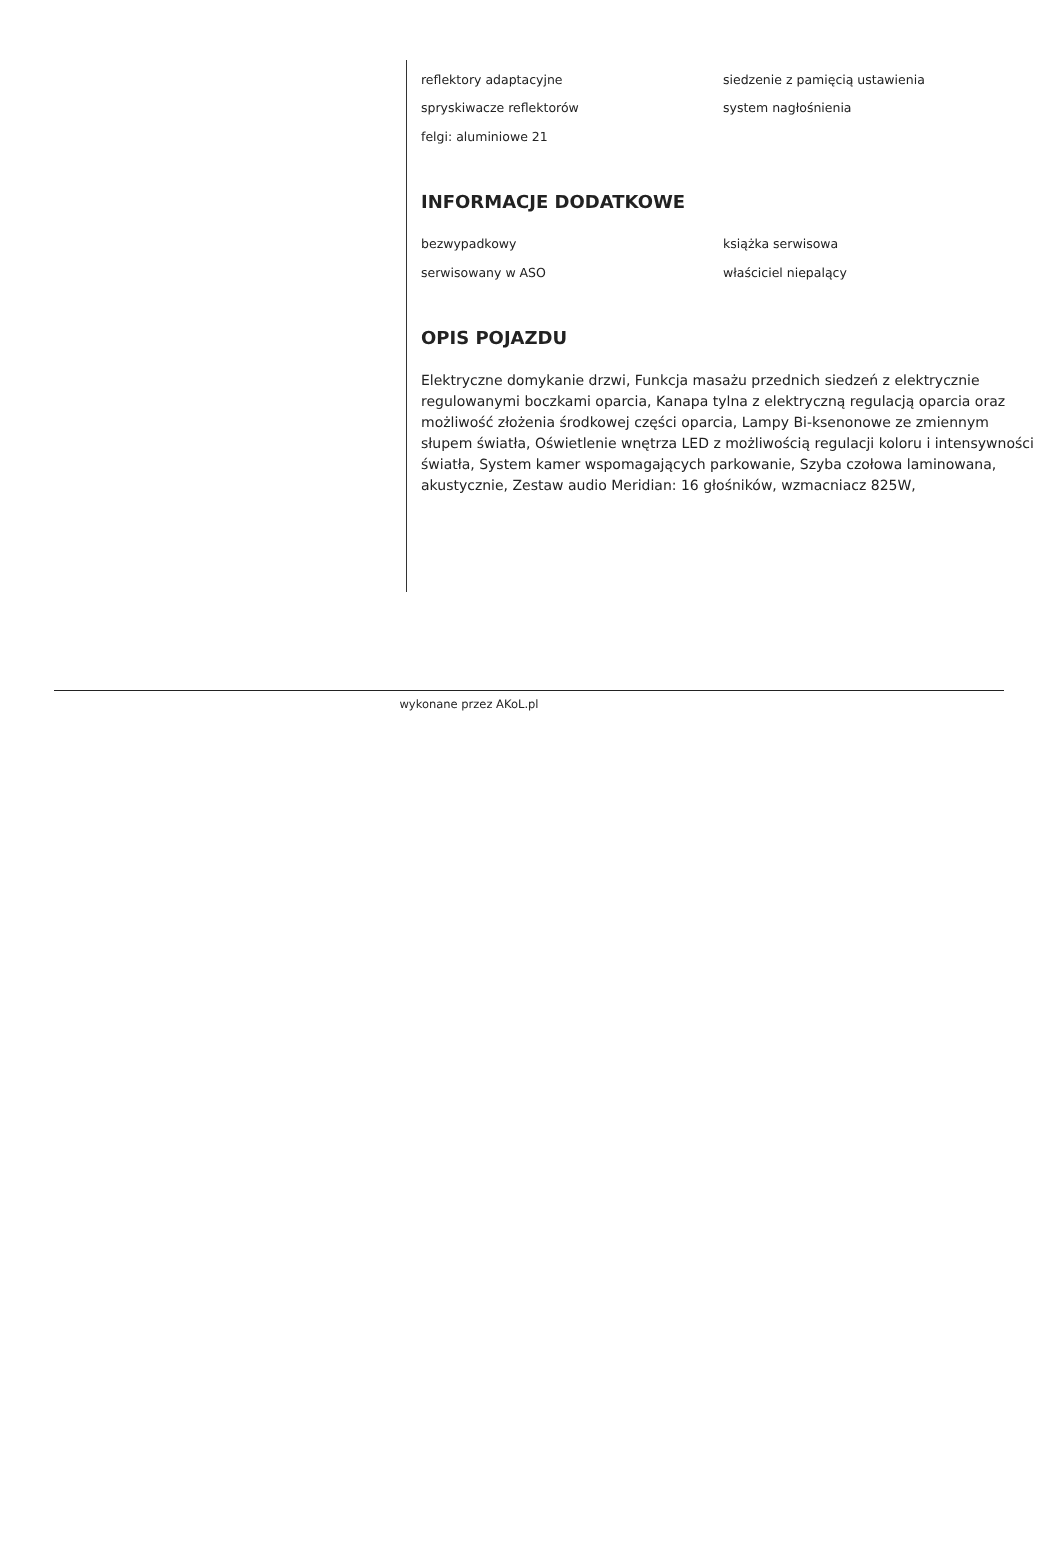reflektory adaptacyjne siedzenie z pamięcią ustawienia
spryskiwacze reflektorów system nagłośnienia
felgi: aluminiowe 21
INFORMACJE DODATKOWE
bezwypadkowy książka serwisowa
serwisowany w ASO właściciel niepalący
OPIS POJAZDU
Elektryczne domykanie drzwi, Funkcja masażu przednich siedzeń z elektrycznie regulowanymi boczkami oparcia, Kanapa tylna z elektryczną regulacją oparcia oraz możliwość złożenia środkowej części oparcia, Lampy Bi-ksenonowe ze zmiennym słupem światła, Oświetlenie wnętrza LED z możliwością regulacji koloru i intensywności światła, System kamer wspomagających parkowanie, Szyba czołowa laminowana, akustycznie, Zestaw audio Meridian: 16 głośników, wzmacniacz 825W,
wykonane przez AKoL.pl